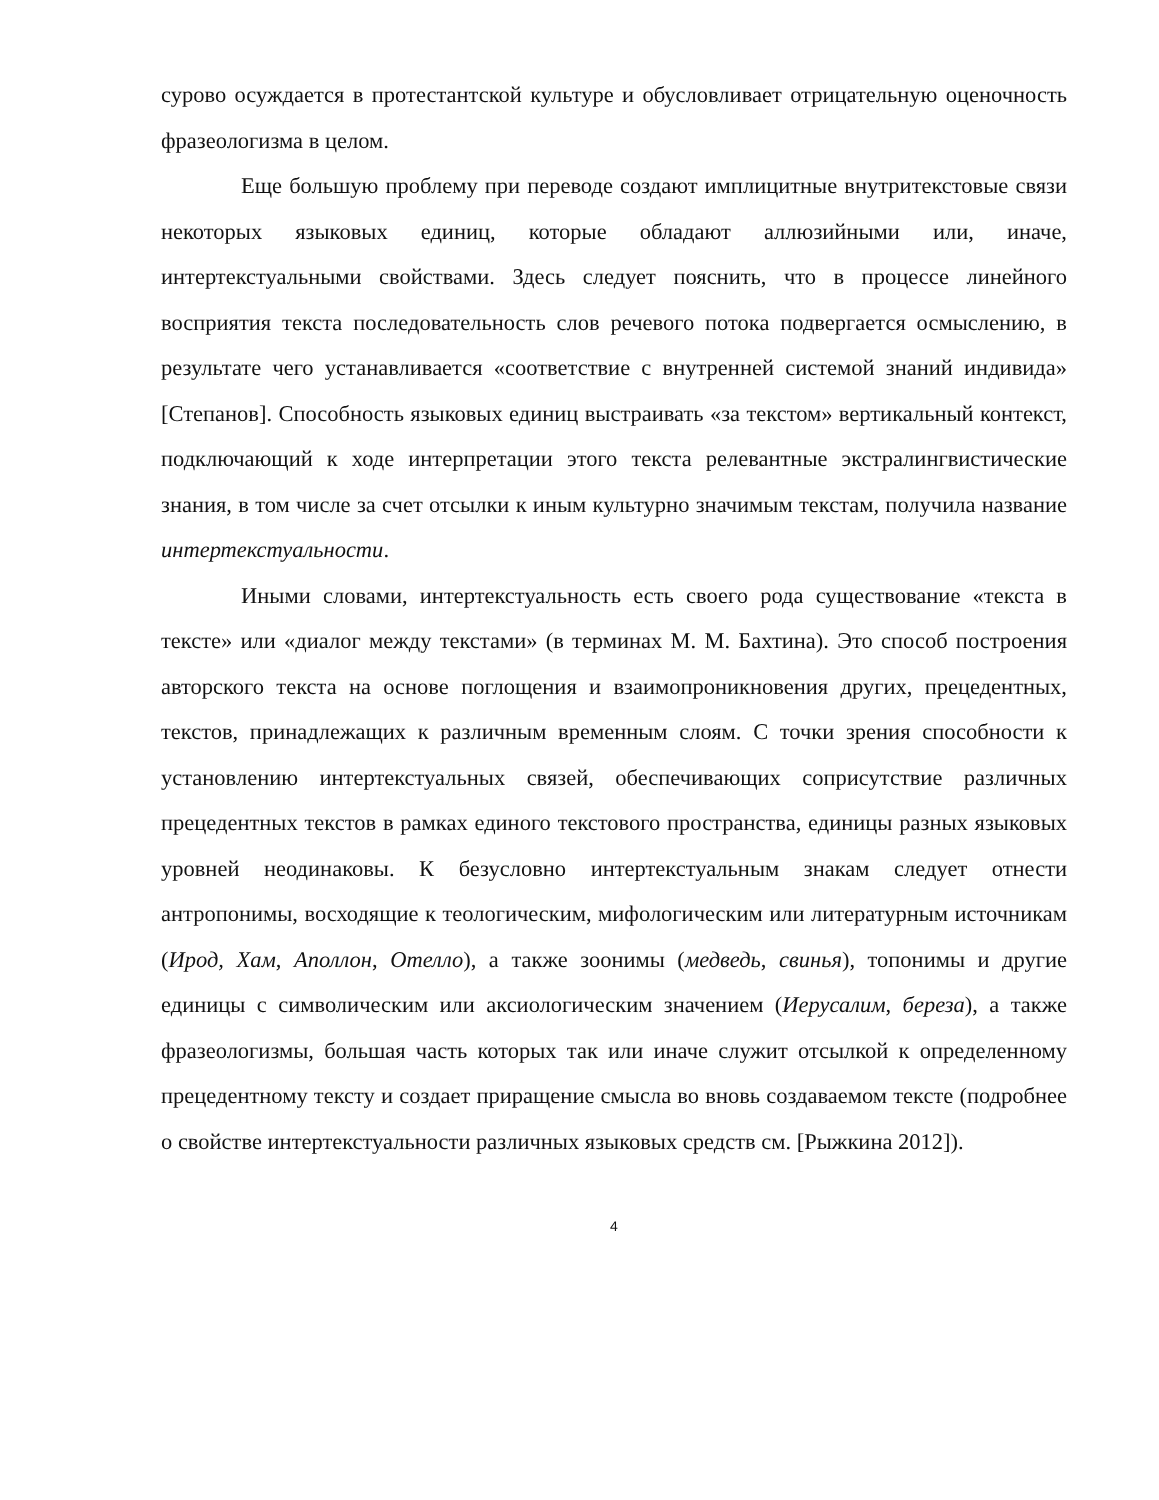сурово осуждается в протестантской культуре и обусловливает отрицательную оценочность фразеологизма в целом.
Еще большую проблему при переводе создают имплицитные внутритекстовые связи некоторых языковых единиц, которые обладают аллюзийными или, иначе, интертекстуальными свойствами. Здесь следует пояснить, что в процессе линейного восприятия текста последовательность слов речевого потока подвергается осмыслению, в результате чего устанавливается «соответствие с внутренней системой знаний индивида» [Степанов]. Способность языковых единиц выстраивать «за текстом» вертикальный контекст, подключающий к ходе интерпретации этого текста релевантные экстралингвистические знания, в том числе за счет отсылки к иным культурно значимым текстам, получила название интертекстуальности.
Иными словами, интертекстуальность есть своего рода существование «текста в тексте» или «диалог между текстами» (в терминах М. М. Бахтина). Это способ построения авторского текста на основе поглощения и взаимопроникновения других, прецедентных, текстов, принадлежащих к различным временным слоям. С точки зрения способности к установлению интертекстуальных связей, обеспечивающих соприсутствие различных прецедентных текстов в рамках единого текстового пространства, единицы разных языковых уровней неодинаковы. К безусловно интертекстуальным знакам следует отнести антропонимы, восходящие к теологическим, мифологическим или литературным источникам (Ирод, Хам, Аполлон, Отелло), а также зоонимы (медведь, свинья), топонимы и другие единицы с символическим или аксиологическим значением (Иерусалим, береза), а также фразеологизмы, большая часть которых так или иначе служит отсылкой к определенному прецедентному тексту и создает приращение смысла во вновь создаваемом тексте (подробнее о свойстве интертекстуальности различных языковых средств см. [Рыжкина 2012]).
4